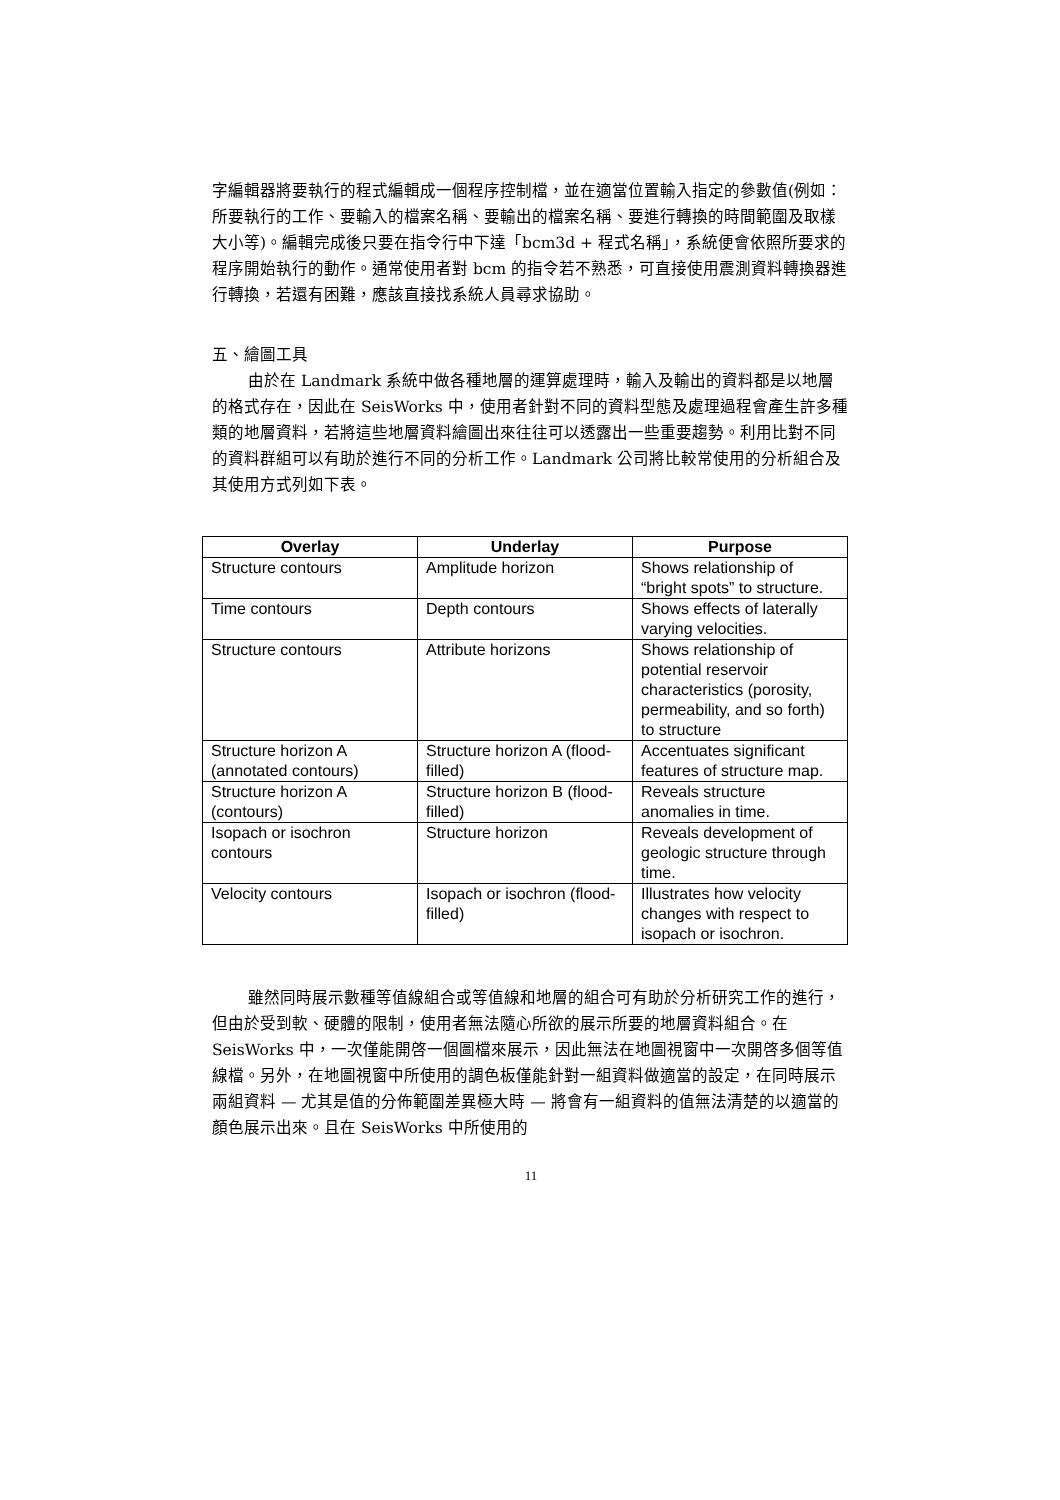字編輯器將要執行的程式編輯成一個程序控制檔，並在適當位置輸入指定的參數值(例如：所要執行的工作、要輸入的檔案名稱、要輸出的檔案名稱、要進行轉換的時間範圍及取樣大小等)。編輯完成後只要在指令行中下達「bcm3d + 程式名稱」，系統便會依照所要求的程序開始執行的動作。通常使用者對 bcm 的指令若不熟悉，可直接使用震測資料轉換器進行轉換，若還有困難，應該直接找系統人員尋求協助。
五、繪圖工具
由於在 Landmark 系統中做各種地層的運算處理時，輸入及輸出的資料都是以地層的格式存在，因此在 SeisWorks 中，使用者針對不同的資料型態及處理過程會產生許多種類的地層資料，若將這些地層資料繪圖出來往往可以透露出一些重要趨勢。利用比對不同的資料群組可以有助於進行不同的分析工作。Landmark 公司將比較常使用的分析組合及其使用方式列如下表。
| Overlay | Underlay | Purpose |
| --- | --- | --- |
| Structure contours | Amplitude horizon | Shows relationship of “bright spots” to structure. |
| Time contours | Depth contours | Shows effects of laterally varying velocities. |
| Structure contours | Attribute horizons | Shows relationship of potential reservoir characteristics (porosity, permeability, and so forth) to structure |
| Structure horizon A (annotated contours) | Structure horizon A (flood-filled) | Accentuates significant features of structure map. |
| Structure horizon A (contours) | Structure horizon B (flood-filled) | Reveals structure anomalies in time. |
| Isopach or isochron contours | Structure horizon | Reveals development of geologic structure through time. |
| Velocity contours | Isopach or isochron (flood-filled) | Illustrates how velocity changes with respect to isopach or isochron. |
雖然同時展示數種等值線組合或等值線和地層的組合可有助於分析研究工作的進行，但由於受到軟、硬體的限制，使用者無法隨心所欲的展示所要的地層資料組合。在 SeisWorks 中，一次僅能開啓一個圖檔來展示，因此無法在地圖視窗中一次開啓多個等值線檔。另外，在地圖視窗中所使用的調色板僅能針對一組資料做適當的設定，在同時展示兩組資料 — 尤其是值的分佈範圍差異極大時 — 將會有一組資料的值無法清楚的以適當的顏色展示出來。且在 SeisWorks 中所使用的
11